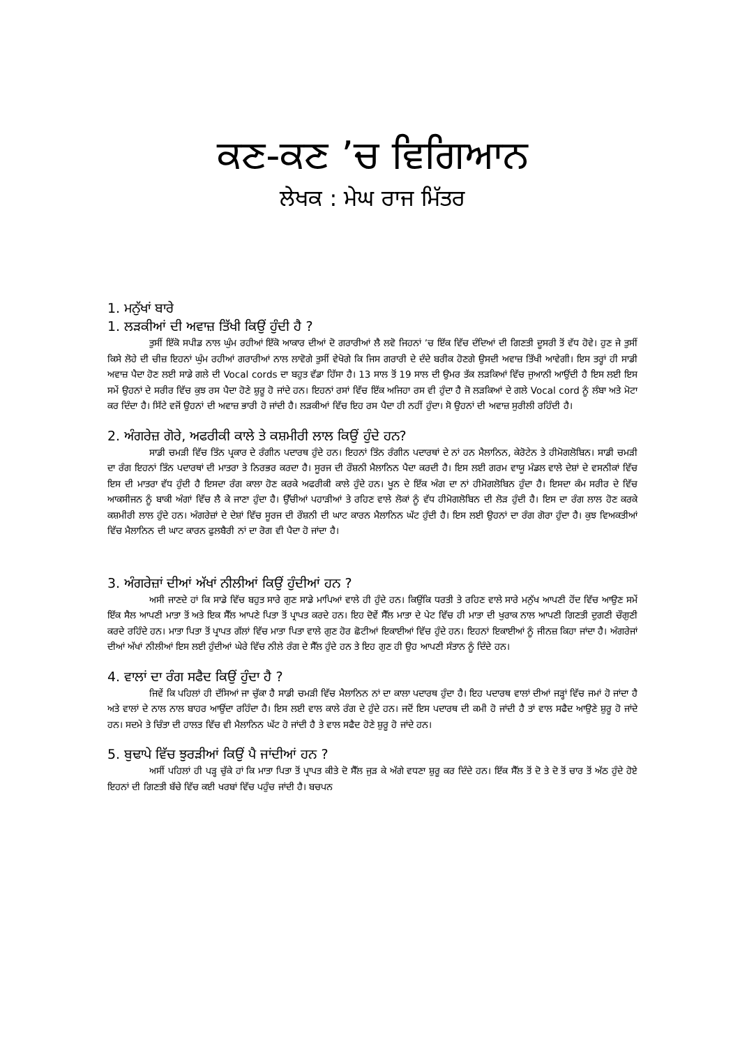ਕਣ-ਕਣ ’ਚ ਵਿਗਿਆਨ
ਲੇਖਕ : ਮੇਘ ਰਾਜ ਮਿੱਤਰ
1. ਮਨੁੱਖਾਂ ਬਾਰੇ
1. ਲੜਕੀਆਂ ਦੀ ਅਵਾਜ਼ ਤਿੱਖੀ ਕਿਉਂ ਹੁੰਦੀ ਹੈ ?
ਤੁਸੀਂ ਇੱਕੋ ਸਪੀਡ ਨਾਲ ਘੁੰਮ ਰਹੀਆਂ ਇੱਕੋ ਆਕਾਰ ਦੀਆਂ ਦੋ ਗਰਾਰੀਆਂ ਲੈ ਲਵੋ ਜਿਹਨਾਂ ’ਚ ਇੱਕ ਵਿੱਚ ਦੰਦਿਆਂ ਦੀ ਗਿਣਤੀ ਦੂਸਰੀ ਤੋਂ ਵੱਧ ਹੋਵੇ। ਹੁਣ ਜੇ ਤੁਸੀਂ ਕਿਸੇ ਲੋਹੇ ਦੀ ਚੀਜ਼ ਇਹਨਾਂ ਘੁੰਮ ਰਹੀਆਂ ਗਰਾਰੀਆਂ ਨਾਲ ਲਾਵੋਗੇ ਤੁਸੀਂ ਵੇਖੋਗੇ ਕਿ ਜਿਸ ਗਰਾਰੀ ਦੇ ਦੰਦੇ ਬਰੀਕ ਹੋਣਗੇ ਉਸਦੀ ਅਵਾਜ਼ ਤਿੱਖੀ ਆਵੇਗੀ। ਇਸ ਤਰ੍ਹਾਂ ਹੀ ਸਾਡੀ ਅਵਾਜ਼ ਪੈਦਾ ਹੋਣ ਲਈ ਸਾਡੇ ਗਲੇ ਦੀ Vocal cords ਦਾ ਬਹੁਤ ਵੱਡਾ ਹਿੱਸਾ ਹੈ। 13 ਸਾਲ ਤੋਂ 19 ਸਾਲ ਦੀ ਉਮਰ ਤੱਕ ਲੜਕਿਆਂ ਵਿੱਚ ਜੁਆਨੀ ਆਉਂਦੀ ਹੈ ਇਸ ਲਈ ਇਸ ਸਮੇਂ ਉਹਨਾਂ ਦੇ ਸਰੀਰ ਵਿੱਚ ਕੁਝ ਰਸ ਪੈਦਾ ਹੋਣੇ ਸ਼ੁਰੂ ਹੋ ਜਾਂਦੇ ਹਨ। ਇਹਨਾਂ ਰਸਾਂ ਵਿੱਚ ਇੱਕ ਅਜਿਹਾ ਰਸ ਵੀ ਹੁੰਦਾ ਹੈ ਜੋ ਲੜਕਿਆਂ ਦੇ ਗਲੇ Vocal cord ਨੂੰ ਲੰਬਾ ਅਤੇ ਮੋਟਾ ਕਰ ਦਿੰਦਾ ਹੈ। ਸਿੱਟੇ ਵਜੋਂ ਉਹਨਾਂ ਦੀ ਅਵਾਜ਼ ਭਾਰੀ ਹੋ ਜਾਂਦੀ ਹੈ। ਲੜਕੀਆਂ ਵਿੱਚ ਇਹ ਰਸ ਪੈਦਾ ਹੀ ਨਹੀਂ ਹੁੰਦਾ। ਸੋ ਉਹਨਾਂ ਦੀ ਅਵਾਜ਼ ਸੁਰੀਲੀ ਰਹਿੰਦੀ ਹੈ।
2. ਅੰਗਰੇਜ਼ ਗੋਰੇ, ਅਫਰੀਕੀ ਕਾਲੇ ਤੇ ਕਸ਼ਮੀਰੀ ਲਾਲ ਕਿਉਂ ਹੁੰਦੇ ਹਨ?
ਸਾਡੀ ਚਮੜੀ ਵਿੱਚ ਤਿੰਨ ਪ੍ਰਕਾਰ ਦੇ ਰੰਗੀਨ ਪਦਾਰਥ ਹੁੰਦੇ ਹਨ। ਇਹਨਾਂ ਤਿੰਨ ਰੰਗੀਨ ਪਦਾਰਥਾਂ ਦੇ ਨਾਂ ਹਨ ਮੈਲਾਨਿਨ, ਕੇਰੋਟੇਨ ਤੇ ਹੀਮੋਗਲੋਬਿਨ। ਸਾਡੀ ਚਮੜੀ ਦਾ ਰੰਗ ਇਹਨਾਂ ਤਿੰਨ ਪਦਾਰਥਾਂ ਦੀ ਮਾਤਰਾ ਤੇ ਨਿਰਭਰ ਕਰਦਾ ਹੈ। ਸੂਰਜ ਦੀ ਰੌਸ਼ਨੀ ਮੈਲਾਨਿਨ ਪੈਦਾ ਕਰਦੀ ਹੈ। ਇਸ ਲਈ ਗਰਮ ਵਾਯੂ ਮੰਡਲ ਵਾਲੇ ਦੇਸ਼ਾਂ ਦੇ ਵਸਨੀਕਾਂ ਵਿੱਚ ਇਸ ਦੀ ਮਾਤਰਾ ਵੱਧ ਹੁੰਦੀ ਹੈ ਇਸਦਾ ਰੰਗ ਕਾਲਾ ਹੋਣ ਕਰਕੇ ਅਫਰੀਕੀ ਕਾਲੇ ਹੁੰਦੇ ਹਨ। ਖੂਨ ਦੇ ਇੱਕ ਅੰਗ ਦਾ ਨਾਂ ਹੀਮੋਗਲੋਬਿਨ ਹੁੰਦਾ ਹੈ। ਇਸਦਾ ਕੰਮ ਸਰੀਰ ਦੇ ਵਿੱਚ ਆਕਸੀਜਨ ਨੂੰ ਬਾਕੀ ਅੰਗਾਂ ਵਿੱਚ ਲੈ ਕੇ ਜਾਣਾ ਹੁੰਦਾ ਹੈ। ਉੱਚੀਆਂ ਪਹਾੜੀਆਂ ਤੇ ਰਹਿਣ ਵਾਲੇ ਲੋਕਾਂ ਨੂੰ ਵੱਧ ਹੀਮੋਗਲੋਬਿਨ ਦੀ ਲੋੜ ਹੁੰਦੀ ਹੈ। ਇਸ ਦਾ ਰੰਗ ਲਾਲ ਹੋਣ ਕਰਕੇ ਕਸ਼ਮੀਰੀ ਲਾਲ ਹੁੰਦੇ ਹਨ। ਅੰਗਰੇਜ਼ਾਂ ਦੇ ਦੇਸ਼ਾਂ ਵਿੱਚ ਸੂਰਜ ਦੀ ਰੌਸ਼ਨੀ ਦੀ ਘਾਟ ਕਾਰਨ ਮੈਲਾਨਿਨ ਘੱਟ ਹੁੰਦੀ ਹੈ। ਇਸ ਲਈ ਉਹਨਾਂ ਦਾ ਰੰਗ ਗੋਰਾ ਹੁੰਦਾ ਹੈ। ਕੁਝ ਵਿਅਕਤੀਆਂ ਵਿੱਚ ਮੈਲਾਨਿਨ ਦੀ ਘਾਟ ਕਾਰਨ ਫੁਲਬੈਰੀ ਨਾਂ ਦਾ ਰੋਗ ਵੀ ਪੈਦਾ ਹੋ ਜਾਂਦਾ ਹੈ।
3. ਅੰਗਰੇਜ਼ਾਂ ਦੀਆਂ ਅੱਖਾਂ ਨੀਲੀਆਂ ਕਿਉਂ ਹੁੰਦੀਆਂ ਹਨ ?
ਅਸੀ ਜਾਣਦੇ ਹਾਂ ਕਿ ਸਾਡੇ ਵਿੱਚ ਬਹੁਤ ਸਾਰੇ ਗੁਣ ਸਾਡੇ ਮਾਪਿਆਂ ਵਾਲੇ ਹੀ ਹੁੰਦੇ ਹਨ। ਕਿਉਂਕਿ ਧਰਤੀ ਤੇ ਰਹਿਣ ਵਾਲੇ ਸਾਰੇ ਮਨੁੱਖ ਆਪਣੀ ਹੋਂਦ ਵਿੱਚ ਆਉਣ ਸਮੇਂ ਇੱਕ ਸੈਲ ਆਪਣੀ ਮਾਤਾ ਤੋਂ ਅਤੇ ਇਕ ਸੈੱਲ ਆਪਣੇ ਪਿਤਾ ਤੋਂ ਪ੍ਰਾਪਤ ਕਰਦੇ ਹਨ। ਇਹ ਦੋਵੇਂ ਸੈੱਲ ਮਾਤਾ ਦੇ ਪੇਟ ਵਿੱਚ ਹੀ ਮਾਤਾ ਦੀ ਖੁਰਾਕ ਨਾਲ ਆਪਣੀ ਗਿਣਤੀ ਦੁਗਣੀ ਚੌਗੁਣੀ ਕਰਦੇ ਰਹਿੰਦੇ ਹਨ। ਮਾਤਾ ਪਿਤਾ ਤੋਂ ਪ੍ਰਾਪਤ ਗੱਲਾਂ ਵਿੱਚ ਮਾਤਾ ਪਿਤਾ ਵਾਲੇ ਗੁਣ ਹੋਰ ਛੋਟੀਆਂ ਇਕਾਈਆਂ ਵਿੱਚ ਹੁੰਦੇ ਹਨ। ਇਹਨਾਂ ਇਕਾਈਆਂ ਨੂੰ ਜੀਨਜ਼ ਕਿਹਾ ਜਾਂਦਾ ਹੈ। ਅੰਗਰੇਜਾਂ ਦੀਆਂ ਅੱਖਾਂ ਨੀਲੀਆਂ ਇਸ ਲਈ ਹੁੰਦੀਆਂ ਘੇਰੇ ਵਿੱਚ ਨੀਲੇ ਰੰਗ ਦੇ ਸੈੱਲ ਹੁੰਦੇ ਹਨ ਤੇ ਇਹ ਗੁਣ ਹੀ ਉਹ ਆਪਣੀ ਸੰਤਾਨ ਨੂੰ ਦਿੰਦੇ ਹਨ।
4. ਵਾਲਾਂ ਦਾ ਰੰਗ ਸਫੈਦ ਕਿਉਂ ਹੁੰਦਾ ਹੈ ?
ਜਿਵੇਂ ਕਿ ਪਹਿਲਾਂ ਹੀ ਦੱਸਿਆਂ ਜਾ ਚੁੱਕਾ ਹੈ ਸਾਡੀ ਚਮੜੀ ਵਿੱਚ ਮੈਲਾਨਿਨ ਨਾਂ ਦਾ ਕਾਲਾ ਪਦਾਰਥ ਹੁੰਦਾ ਹੈ। ਇਹ ਪਦਾਰਥ ਵਾਲਾਂ ਦੀਆਂ ਜੜ੍ਹਾਂ ਵਿੱਚ ਜਮਾਂ ਹੋ ਜਾਂਦਾ ਹੈ ਅਤੇ ਵਾਲਾਂ ਦੇ ਨਾਲ ਨਾਲ ਬਾਹਰ ਆਉਂਦਾ ਰਹਿੰਦਾ ਹੈ। ਇਸ ਲਈ ਵਾਲ ਕਾਲੇ ਰੰਗ ਦੇ ਹੁੰਦੇ ਹਨ। ਜਦੋਂ ਇਸ ਪਦਾਰਥ ਦੀ ਕਮੀ ਹੋ ਜਾਂਦੀ ਹੈ ਤਾਂ ਵਾਲ ਸਫੈਦ ਆਉਣੇ ਸ਼ੁਰੂ ਹੋ ਜਾਂਦੇ ਹਨ। ਸਦਮੇ ਤੇ ਚਿੰਤਾ ਦੀ ਹਾਲਤ ਵਿੱਚ ਵੀ ਮੈਲਾਨਿਨ ਘੱਟ ਹੋ ਜਾਂਦੀ ਹੈ ਤੇ ਵਾਲ ਸਫੈਦ ਹੋਣੇ ਸ਼ੁਰੂ ਹੋ ਜਾਂਦੇ ਹਨ।
5. ਬੁਢਾਪੇ ਵਿੱਚ ਝੁਰੜੀਆਂ ਕਿਉਂ ਪੈ ਜਾਂਦੀਆਂ ਹਨ ?
ਅਸੀਂ ਪਹਿਲਾਂ ਹੀ ਪੜ੍ਹ ਚੁੱਕੇ ਹਾਂ ਕਿ ਮਾਤਾ ਪਿਤਾ ਤੋਂ ਪ੍ਰਾਪਤ ਕੀਤੇ ਦੋ ਸੈੱਲ ਜੁੜ ਕੇ ਅੱਗੇ ਵਧਣਾ ਸ਼ੁਰੂ ਕਰ ਦਿੰਦੇ ਹਨ। ਇੱਕ ਸੈੱਲ ਤੋਂ ਦੋ ਤੇ ਦੋ ਤੋਂ ਚਾਰ ਤੋਂ ਅੱਠ ਹੁੰਦੇ ਹੋਏ ਇਹਨਾਂ ਦੀ ਗਿਣਤੀ ਬੱਚੇ ਵਿੱਚ ਕਈ ਖਰਬਾਂ ਵਿੱਚ ਪਹੁੰਚ ਜਾਂਦੀ ਹੈ। ਬਚਪਨ